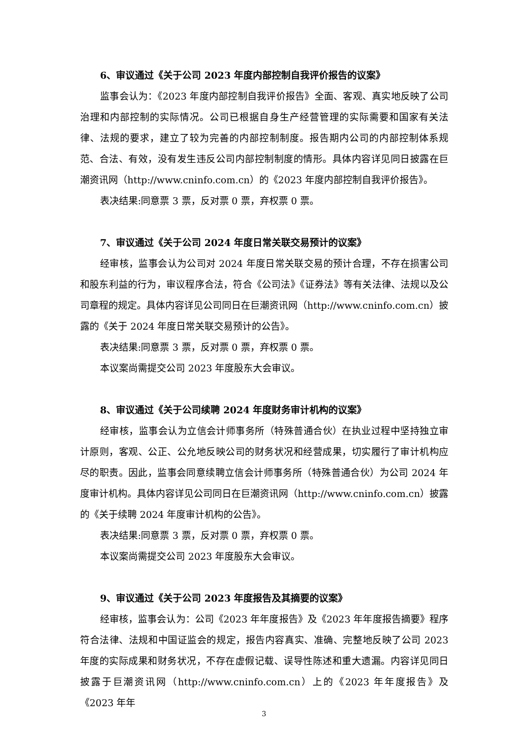6、审议通过《关于公司 2023 年度内部控制自我评价报告的议案》
监事会认为：《2023 年度内部控制自我评价报告》全面、客观、真实地反映了公司治理和内部控制的实际情况。公司已根据自身生产经营管理的实际需要和国家有关法律、法规的要求，建立了较为完善的内部控制制度。报告期内公司的内部控制体系规范、合法、有效，没有发生违反公司内部控制制度的情形。具体内容详见同日披露在巨潮资讯网（http://www.cninfo.com.cn）的《2023 年度内部控制自我评价报告》。
表决结果:同意票 3 票，反对票 0 票，弃权票 0 票。
7、审议通过《关于公司 2024 年度日常关联交易预计的议案》
经审核，监事会认为公司对 2024 年度日常关联交易的预计合理，不存在损害公司和股东利益的行为，审议程序合法，符合《公司法》《证券法》等有关法律、法规以及公司章程的规定。具体内容详见公司同日在巨潮资讯网（http://www.cninfo.com.cn）披露的《关于 2024 年度日常关联交易预计的公告》。
表决结果:同意票 3 票，反对票 0 票，弃权票 0 票。
本议案尚需提交公司 2023 年度股东大会审议。
8、审议通过《关于公司续聘 2024 年度财务审计机构的议案》
经审核，监事会认为立信会计师事务所（特殊普通合伙）在执业过程中坚持独立审计原则，客观、公正、公允地反映公司的财务状况和经营成果，切实履行了审计机构应尽的职责。因此，监事会同意续聘立信会计师事务所（特殊普通合伙）为公司 2024 年度审计机构。具体内容详见公司同日在巨潮资讯网（http://www.cninfo.com.cn）披露的《关于续聘 2024 年度审计机构的公告》。
表决结果:同意票 3 票，反对票 0 票，弃权票 0 票。
本议案尚需提交公司 2023 年度股东大会审议。
9、审议通过《关于公司 2023 年度报告及其摘要的议案》
经审核，监事会认为：公司《2023 年年度报告》及《2023 年年度报告摘要》程序符合法律、法规和中国证监会的规定，报告内容真实、准确、完整地反映了公司 2023 年度的实际成果和财务状况，不存在虚假记载、误导性陈述和重大遗漏。内容详见同日披露于巨潮资讯网（http://www.cninfo.com.cn）上的《2023 年年度报告》及《2023 年年
3